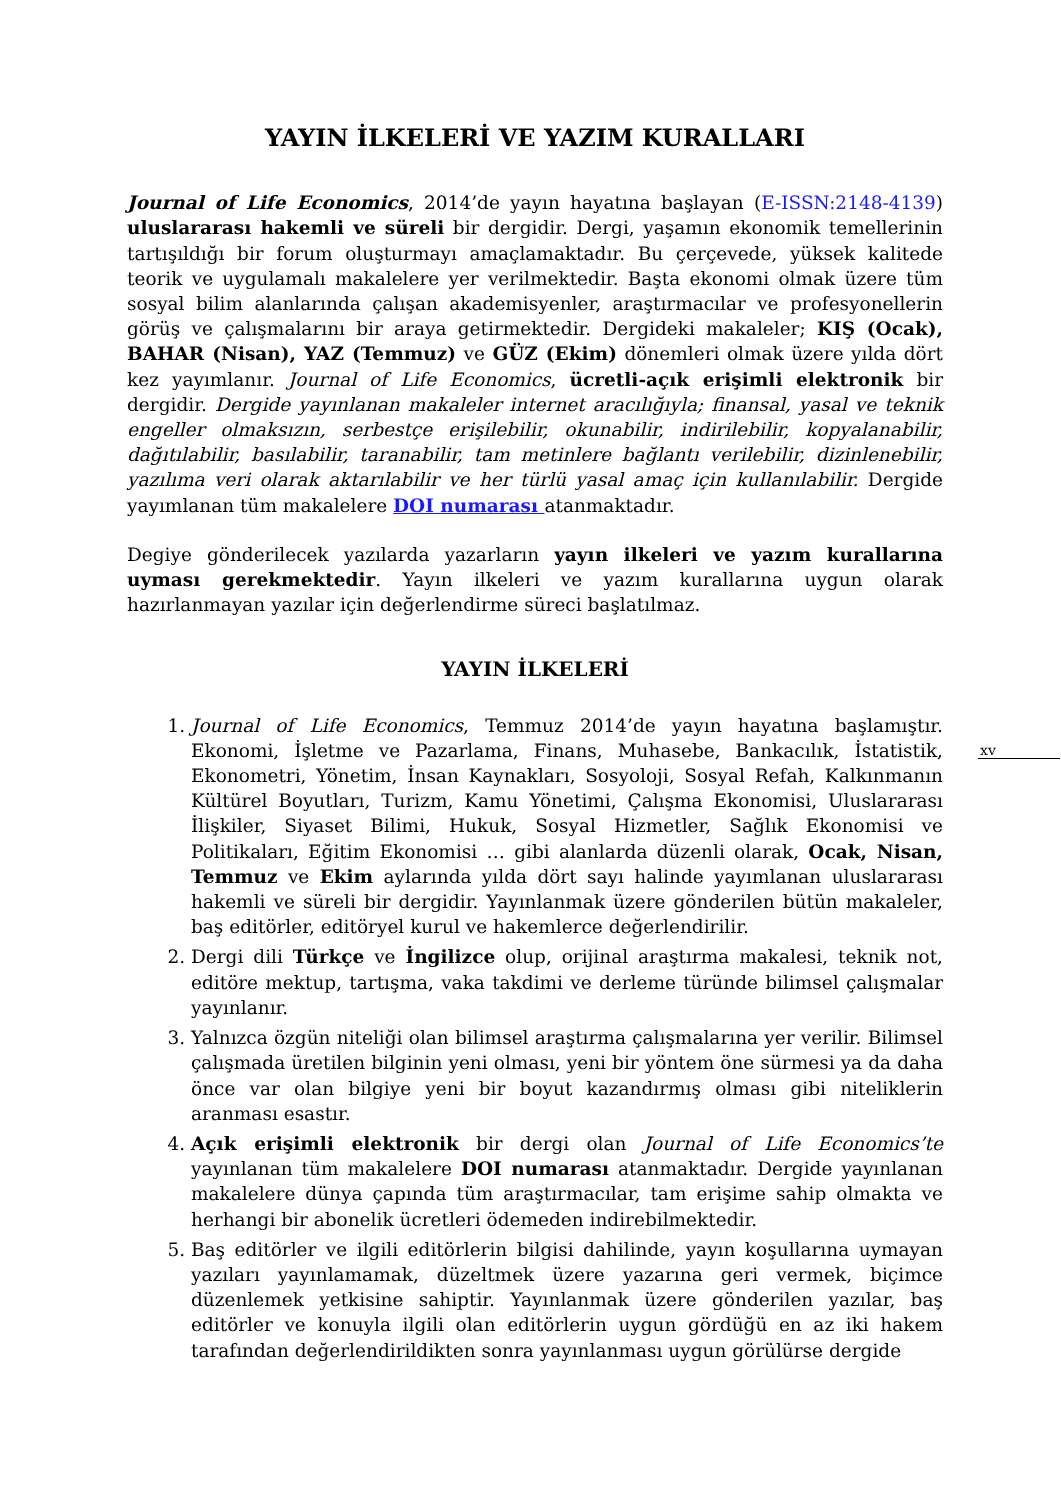xv
YAYIN İLKELERİ VE YAZIM KURALLARI
Journal of Life Economics, 2014’de yayın hayatına başlayan (E-ISSN:2148-4139) uluslararası hakemli ve süreli bir dergidir. Dergi, yaşamın ekonomik temellerinin tartışıldığı bir forum oluşturmayı amaçlamaktadır. Bu çerçevede, yüksek kalitede teorik ve uygulamalı makalelere yer verilmektedir. Başta ekonomi olmak üzere tüm sosyal bilim alanlarında çalışan akademisyenler, araştırmacılar ve profesyonellerin görüş ve çalışmalarını bir araya getirmektedir. Dergideki makaleler; KIŞ (Ocak), BAHAR (Nisan), YAZ (Temmuz) ve GÜZ (Ekim) dönemleri olmak üzere yılda dört kez yayımlanır. Journal of Life Economics, ücretli-açık erişimli elektronik bir dergidir. Dergide yayınlanan makaleler internet aracılığıyla; finansal, yasal ve teknik engeller olmaksızın, serbestçe erişilebilir, okunabilir, indirilebilir, kopyalanabilir, dağıtılabilir, basılabilir, taranabilir, tam metinlere bağlantı verilebilir, dizinlenebilir, yazılıma veri olarak aktarılabilir ve her türlü yasal amaç için kullanılabilir. Dergide yayımlanan tüm makalelere DOI numarası atanmaktadır.
Degiye gönderilecek yazılarda yazarların yayın ilkeleri ve yazım kurallarına uyması gerekmektedir. Yayın ilkeleri ve yazım kurallarına uygun olarak hazırlanmayan yazılar için değerlendirme süreci başlatılmaz.
YAYIN İLKELERİ
1. Journal of Life Economics, Temmuz 2014’de yayın hayatına başlamıştır. Ekonomi, İşletme ve Pazarlama, Finans, Muhasebe, Bankacılık, İstatistik, Ekonometri, Yönetim, İnsan Kaynakları, Sosyoloji, Sosyal Refah, Kalkınmanın Kültürel Boyutları, Turizm, Kamu Yönetimi, Çalışma Ekonomisi, Uluslararası İlişkiler, Siyaset Bilimi, Hukuk, Sosyal Hizmetler, Sağlık Ekonomisi ve Politikaları, Eğitim Ekonomisi … gibi alanlarda düzenli olarak, Ocak, Nisan, Temmuz ve Ekim aylarında yılda dört sayı halinde yayımlanan uluslararası hakemli ve süreli bir dergidir. Yayınlanmak üzere gönderilen bütün makaleler, baş editörler, editöryel kurul ve hakemlerce değerlendirilir.
2. Dergi dili Türkçe ve İngilizce olup, orijinal araştırma makalesi, teknik not, editöre mektup, tartışma, vaka takdimi ve derleme türünde bilimsel çalışmalar yayınlanır.
3. Yalnızca özgün niteliği olan bilimsel araştırma çalışmalarına yer verilir. Bilimsel çalışmada üretilen bilginin yeni olması, yeni bir yöntem öne sürmesi ya da daha önce var olan bilgiye yeni bir boyut kazandırmış olması gibi niteliklerin aranması esastır.
4. Açık erişimli elektronik bir dergi olan Journal of Life Economics’te yayınlanan tüm makalelere DOI numarası atanmaktadır. Dergide yayınlanan makalelere dünya çapında tüm araştırmacılar, tam erişime sahip olmakta ve herhangi bir abonelik ücretleri ödemeden indirebilmektedir.
5. Baş editörler ve ilgili editörlerin bilgisi dahilinde, yayın koşullarına uymayan yazıları yayınlamamak, düzeltmek üzere yazarına geri vermek, biçimce düzenlemek yetkisine sahiptir. Yayınlanmak üzere gönderilen yazılar, baş editörler ve konuyla ilgili olan editörlerin uygun gördüğü en az iki hakem tarafından değerlendirildikten sonra yayınlanması uygun görülürse dergide